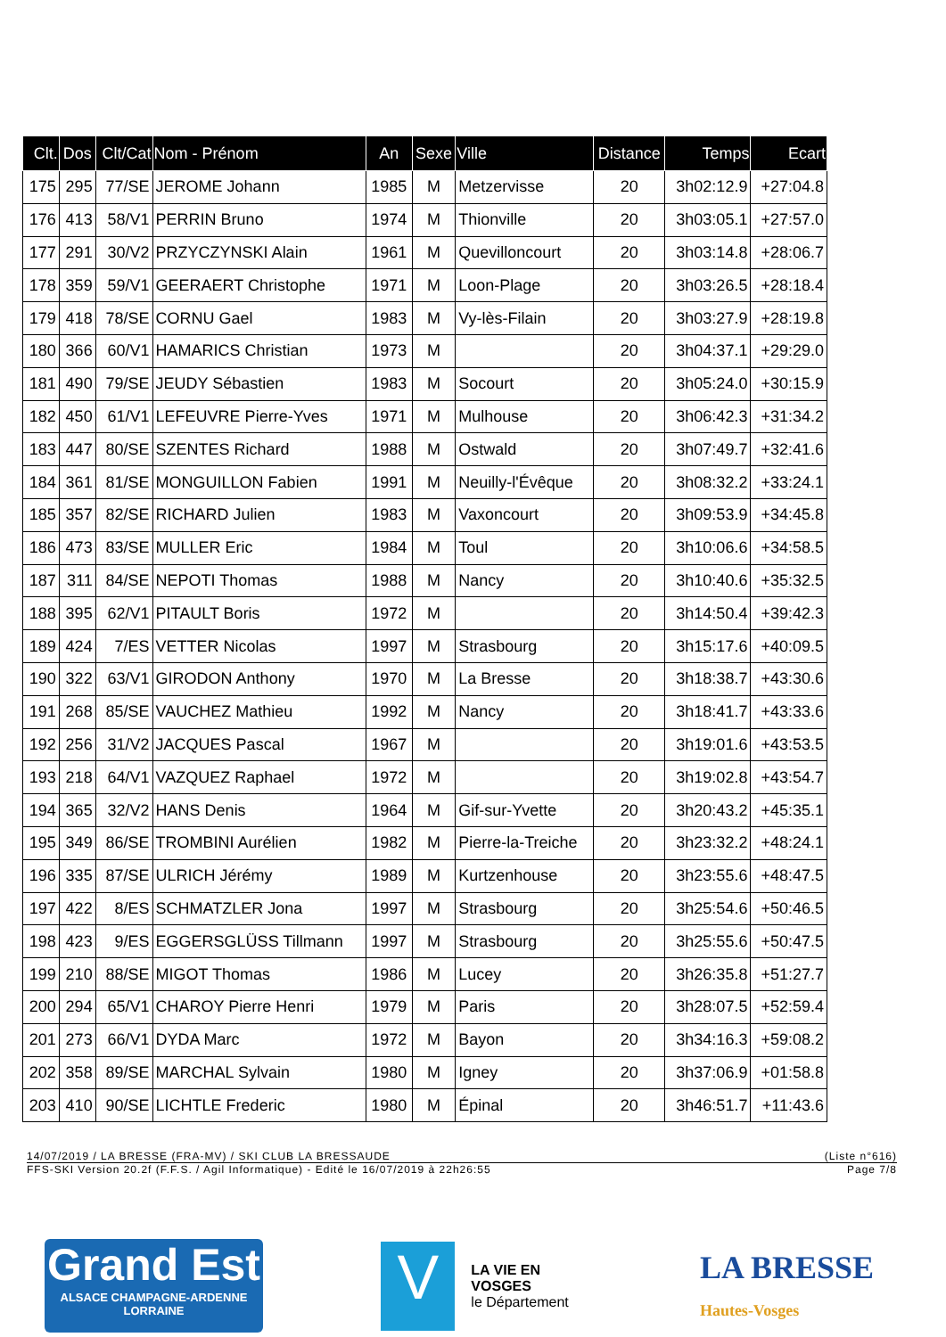| Clt. | Dos | Clt/Cat | Nom - Prénom | An | Sexe | Ville | Distance | Temps | Ecart |
| --- | --- | --- | --- | --- | --- | --- | --- | --- | --- |
| 175 | 295 | 77/SE | JEROME Johann | 1985 | M | Metzervisse | 20 | 3h02:12.9 | +27:04.8 |
| 176 | 413 | 58/V1 | PERRIN Bruno | 1974 | M | Thionville | 20 | 3h03:05.1 | +27:57.0 |
| 177 | 291 | 30/V2 | PRZYCZYNSKI Alain | 1961 | M | Quevilloncourt | 20 | 3h03:14.8 | +28:06.7 |
| 178 | 359 | 59/V1 | GEERAERT Christophe | 1971 | M | Loon-Plage | 20 | 3h03:26.5 | +28:18.4 |
| 179 | 418 | 78/SE | CORNU Gael | 1983 | M | Vy-lès-Filain | 20 | 3h03:27.9 | +28:19.8 |
| 180 | 366 | 60/V1 | HAMARICS Christian | 1973 | M | | 20 | 3h04:37.1 | +29:29.0 |
| 181 | 490 | 79/SE | JEUDY Sébastien | 1983 | M | Socourt | 20 | 3h05:24.0 | +30:15.9 |
| 182 | 450 | 61/V1 | LEFEUVRE Pierre-Yves | 1971 | M | Mulhouse | 20 | 3h06:42.3 | +31:34.2 |
| 183 | 447 | 80/SE | SZENTES Richard | 1988 | M | Ostwald | 20 | 3h07:49.7 | +32:41.6 |
| 184 | 361 | 81/SE | MONGUILLON Fabien | 1991 | M | Neuilly-l'Évêque | 20 | 3h08:32.2 | +33:24.1 |
| 185 | 357 | 82/SE | RICHARD Julien | 1983 | M | Vaxoncourt | 20 | 3h09:53.9 | +34:45.8 |
| 186 | 473 | 83/SE | MULLER Eric | 1984 | M | Toul | 20 | 3h10:06.6 | +34:58.5 |
| 187 | 311 | 84/SE | NEPOTI Thomas | 1988 | M | Nancy | 20 | 3h10:40.6 | +35:32.5 |
| 188 | 395 | 62/V1 | PITAULT Boris | 1972 | M | | 20 | 3h14:50.4 | +39:42.3 |
| 189 | 424 | 7/ES | VETTER Nicolas | 1997 | M | Strasbourg | 20 | 3h15:17.6 | +40:09.5 |
| 190 | 322 | 63/V1 | GIRODON Anthony | 1970 | M | La Bresse | 20 | 3h18:38.7 | +43:30.6 |
| 191 | 268 | 85/SE | VAUCHEZ Mathieu | 1992 | M | Nancy | 20 | 3h18:41.7 | +43:33.6 |
| 192 | 256 | 31/V2 | JACQUES Pascal | 1967 | M | | 20 | 3h19:01.6 | +43:53.5 |
| 193 | 218 | 64/V1 | VAZQUEZ Raphael | 1972 | M | | 20 | 3h19:02.8 | +43:54.7 |
| 194 | 365 | 32/V2 | HANS Denis | 1964 | M | Gif-sur-Yvette | 20 | 3h20:43.2 | +45:35.1 |
| 195 | 349 | 86/SE | TROMBINI Aurélien | 1982 | M | Pierre-la-Treiche | 20 | 3h23:32.2 | +48:24.1 |
| 196 | 335 | 87/SE | ULRICH Jérémy | 1989 | M | Kurtzenhouse | 20 | 3h23:55.6 | +48:47.5 |
| 197 | 422 | 8/ES | SCHMATZLER Jona | 1997 | M | Strasbourg | 20 | 3h25:54.6 | +50:46.5 |
| 198 | 423 | 9/ES | EGGERSGLÜSS Tillmann | 1997 | M | Strasbourg | 20 | 3h25:55.6 | +50:47.5 |
| 199 | 210 | 88/SE | MIGOT Thomas | 1986 | M | Lucey | 20 | 3h26:35.8 | +51:27.7 |
| 200 | 294 | 65/V1 | CHAROY Pierre Henri | 1979 | M | Paris | 20 | 3h28:07.5 | +52:59.4 |
| 201 | 273 | 66/V1 | DYDA Marc | 1972 | M | Bayon | 20 | 3h34:16.3 | +59:08.2 |
| 202 | 358 | 89/SE | MARCHAL Sylvain | 1980 | M | Igney | 20 | 3h37:06.9 | +01:58.8 |
| 203 | 410 | 90/SE | LICHTLE Frederic | 1980 | M | Épinal | 20 | 3h46:51.7 | +11:43.6 |
14/07/2019 / LA BRESSE (FRA-MV) / SKI CLUB LA BRESSAUDE (Liste n°616)
FFS-SKI Version 20.2f (F.F.S. / Agil Informatique) - Edité le 16/07/2019 à 22h26:55 Page 7/8
Grand Est
ALSACE CHAMPAGNE-ARDENNE LORRAINE
V
LA VIE EN VOSGES
le Département
LA BRESSE
Hautes-Vosges